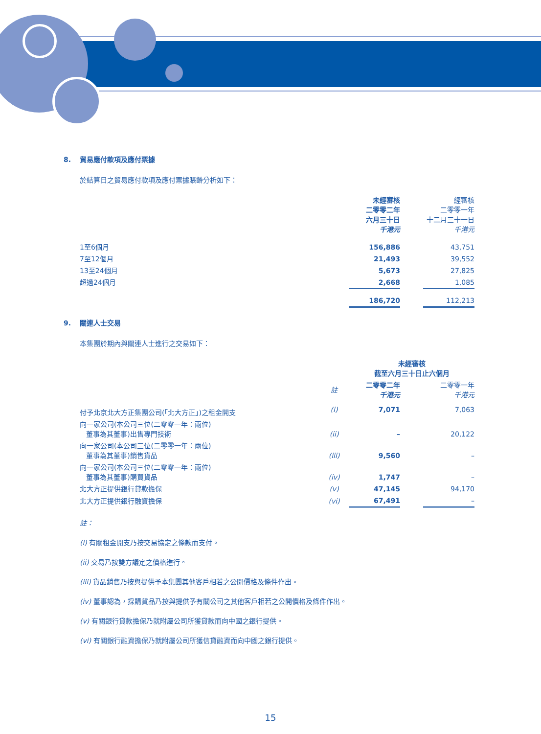8. 貿易應付款項及應付票據
於結算日之貿易應付款項及應付票據賬齡分析如下：
| | 未經審核 二零零二年 六月三十日 千港元 | | 經審核 二零零一年 十二月三十一日 千港元 |
| 1至6個月 | 156,886 | | 43,751 |
| 7至12個月 | 21,493 | | 39,552 |
| 13至24個月 | 5,673 | | 27,825 |
| 超過24個月 | 2,668 | | 1,085 |
| | 186,720 | | 112,213 |
9. 關連人士交易
本集團於期內與關連人士進行之交易如下：
| | | 未經審核 截至六月三十日止六個月 | | |
| | 註 | 二零零二年 千港元 | | 二零零一年 千港元 |
| 付予北京北大方正集團公司(「北大方正」)之租金開支 | (i) | 7,071 | | 7,063 |
| 向一家公司(本公司三位(二零零一年：兩位) 董事為其董事)出售專門技術 | (ii) | – | | 20,122 |
| 向一家公司(本公司三位(二零零一年：兩位) 董事為其董事)銷售貨品 | (iii) | 9,560 | | – |
| 向一家公司(本公司三位(二零零一年：兩位) 董事為其董事)購買貨品 | (iv) | 1,747 | | – |
| 北大方正提供銀行貸款擔保 | (v) | 47,145 | | 94,170 |
| 北大方正提供銀行融資擔保 | (vi) | 67,491 | | – |
註：
(i) 有關租金開支乃按交易協定之條款而支付。
(ii) 交易乃按雙方議定之價格進行。
(iii) 貨品銷售乃按與提供予本集團其他客戶相若之公開價格及條件作出。
(iv) 董事認為，採購貨品乃按與提供予有關公司之其他客戶相若之公開價格及條件作出。
(v) 有關銀行貸款擔保乃就附屬公司所獲貸款而向中國之銀行提供。
(vi) 有關銀行融資擔保乃就附屬公司所獲信貸融資而向中國之銀行提供。
15